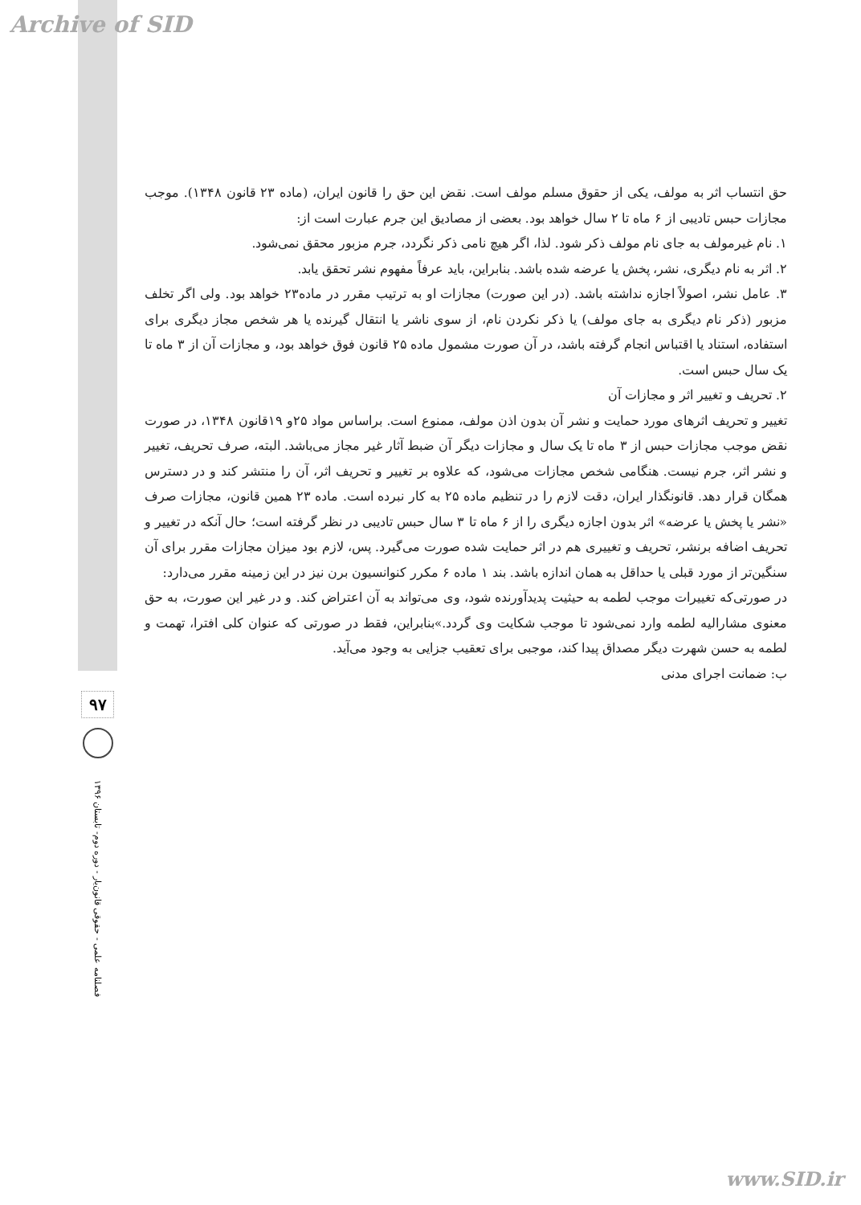Archive of SID
۹۷
فصلنامه علمی - حقوقی قانون‌یار - دوره دوم- تابستان ۱۳۹۶
حق انتساب اثر به مولف، یکی از حقوق مسلم مولف است. نقض این حق را قانون ایران، (ماده ۲۳ قانون ۱۳۴۸). موجب مجازات حبس تادیبی از ۶ ماه تا ۲ سال خواهد بود. بعضی از مصادیق این جرم عبارت است از:
۱. نام غیرمولف به جای نام مولف ذکر شود. لذا، اگر هیچ نامی ذکر نگردد، جرم مزبور محقق نمی‌شود.
۲. اثر به نام دیگری، نشر، پخش یا عرضه شده باشد. بنابراین، باید عرفاً مفهوم نشر تحقق یابد.
۳. عامل نشر، اصولاً اجازه نداشته باشد. (در این صورت) مجازات او به ترتیب مقرر در ماده۲۳ خواهد بود. ولی اگر تخلف مزبور (ذکر نام دیگری به جای مولف) یا ذکر نکردن نام، از سوی ناشر یا انتقال گیرنده یا هر شخص مجاز دیگری برای استفاده، استناد یا اقتباس انجام گرفته باشد، در آن صورت مشمول ماده ۲۵ قانون فوق خواهد بود، و مجازات آن از ۳ ماه تا یک سال حبس است.
۲. تحریف و تغییر اثر و مجازات آن
تغییر و تحریف اثرهای مورد حمایت و نشر آن بدون اذن مولف، ممنوع است. براساس مواد ۲۵و ۱۹قانون ۱۳۴۸، در صورت نقض موجب مجازات حبس از ۳ ماه تا یک سال و مجازات دیگر آن ضبط آثار غیر مجاز می‌باشد. البته، صرف تحریف، تغییر و نشر اثر، جرم نیست. هنگامی شخص مجازات می‌شود، که علاوه بر تغییر و تحریف اثر، آن را منتشر کند و در دسترس همگان قرار دهد. قانونگذار ایران، دقت لازم را در تنظیم ماده ۲۵ به کار نبرده است. ماده ۲۳ همین قانون، مجازات صرف «نشر یا پخش یا عرضه» اثر بدون اجازه دیگری را از ۶ ماه تا ۳ سال حبس تادیبی در نظر گرفته است؛ حال آنکه در تغییر و تحریف اضافه برنشر، تحریف و تغییری هم در اثر حمایت شده صورت می‌گیرد. پس، لازم بود میزان مجازات مقرر برای آن سنگین‌تر از مورد قبلی یا حداقل به همان اندازه باشد. بند ۱ ماده ۶ مکرر کنوانسیون برن نیز در این زمینه مقرر می‌دارد:
در صورتی‌که تغییرات موجب لطمه به حیثیت پدیدآورنده شود، وی می‌تواند به آن اعتراض کند. و در غیر این صورت، به حق معنوی مشارالیه لطمه وارد نمی‌شود تا موجب شکایت وی گردد.»بنابراین، فقط در صورتی که عنوان کلی افترا، تهمت و لطمه به حسن شهرت دیگر مصداق پیدا کند، موجبی برای تعقیب جزایی به وجود می‌آید.
ب: ضمانت اجرای مدنی
www.SID.ir